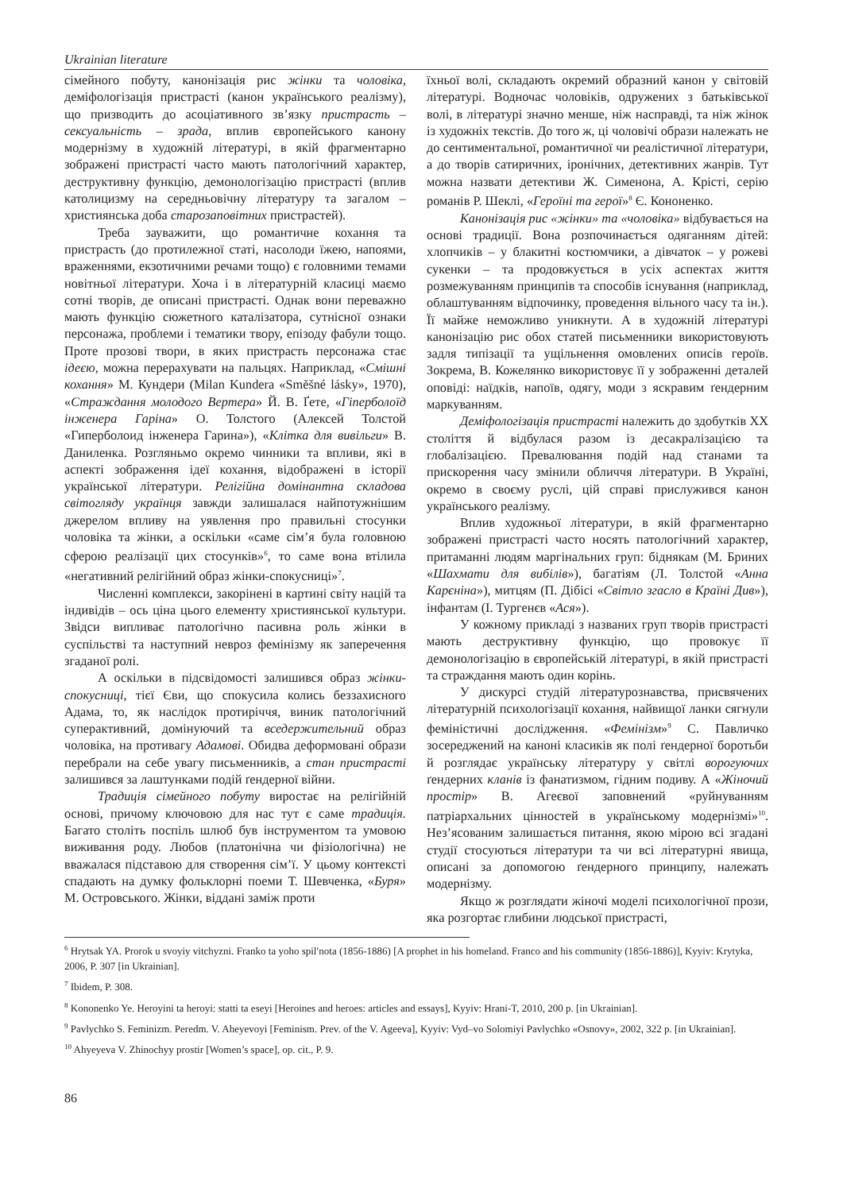Ukrainian literature
сімейного побуту, канонізація рис жінки та чоловіка, деміфологізація пристрасті (канон українського реалізму), що призводить до асоціативного зв’язку пристрасть – сексуальність – зрада, вплив європейського канону модернізму в художній літературі, в якій фрагментарно зображені пристрасті часто мають патологічний характер, деструктивну функцію, демонологізацію пристрасті (вплив католицизму на середньовічну літературу та загалом – християнська доба старозаповітних пристрастей).
Треба зауважити, що романтичне кохання та пристрасть (до протилежної статі, насолоди їжею, напоями, враженнями, екзотичними речами тощо) є головними темами новітньої літератури. Хоча і в літературній класиці маємо сотні творів, де описані пристрасті. Однак вони переважно мають функцію сюжетного каталізатора, сутнісної ознаки персонажа, проблеми і тематики твору, епізоду фабули тощо. Проте прозові твори, в яких пристрасть персонажа стає ідеєю, можна перерахувати на пальцях. Наприклад, «Смішні кохання» М. Кундери (Milan Kundera «Směšné lásky», 1970), «Страждання молодого Вертера» Й. В. Ґете, «Гіперболоїд інженера Гаріна» О. Толстого (Алексей Толстой «Гиперболоид інженера Гарина»), «Клітка для вивільги» В. Даниленка. Розгляньмо окремо чинники та впливи, які в аспекті зображення ідеї кохання, відображені в історії української літератури. Релігійна домінантна складова світогляду українця завжди залишалася найпотужнішим джерелом впливу на уявлення про правильні стосунки чоловіка та жінки, а оскільки «саме сім’я була головною сферою реалізації цих стосунків»<sup>6</sup>, то саме вона втілила «негативний релігійний образ жінки-спокусниці»<sup>7</sup>.
Численні комплекси, закорінені в картині світу націй та індивідів – ось ціна цього елементу християнської культури. Звідси випливає патологічно пасивна роль жінки в суспільстві та наступний невроз фемінізму як заперечення згаданої ролі.
А оскільки в підсвідомості залишився образ жінки-спокусниці, тієї Єви, що спокусила колись беззахисного Адама, то, як наслідок протиріччя, виник патологічний суперактивний, домінуючий та вседержительний образ чоловіка, на противагу Адамові. Обидва деформовані образи перебрали на себе увагу письменників, а стан пристрасті залишився за лаштунками подій ґендерної війни.
Традиція сімейного побуту виростає на релігійній основі, причому ключовою для нас тут є саме традиція. Багато століть поспіль шлюб був інструментом та умовою виживання роду. Любов (платонічна чи фізіологічна) не вважалася підставою для створення сім’ї. У цьому контексті спадають на думку фольклорні поеми Т. Шевченка, «Буря» М. Островського. Жінки, віддані заміж проти
їхньої волі, складають окремий образний канон у світовій літературі. Водночас чоловіків, одружених з батьківської волі, в літературі значно менше, ніж насправді, та ніж жінок із художніх текстів. До того ж, ці чоловічі образи належать не до сентиментальної, романтичної чи реалістичної літератури, а до творів сатиричних, іронічних, детективних жанрів. Тут можна назвати детективи Ж. Сименона, А. Крісті, серію романів Р. Шеклі, «Героїні та герої»<sup>8</sup> Є. Кононенко.
Канонізація рис «жінки» та «чоловіка» відбувається на основі традиції. Вона розпочинається одяганням дітей: хлопчиків – у блакитні костюмчики, а дівчаток – у рожеві сукенки – та продовжується в усіх аспектах життя розмежуванням принципів та способів існування (наприклад, облаштуванням відпочинку, проведення вільного часу та ін.). Її майже неможливо уникнути. А в художній літературі канонізацію рис обох статей письменники використовують задля типізації та ущільнення омовлених описів героїв. Зокрема, В. Кожелянко використовує її у зображенні деталей оповіді: наїдків, напоїв, одягу, моди з яскравим ґендерним маркуванням.
Деміфологізація пристрасті належить до здобутків XX століття й відбулася разом із десакралізацією та глобалізацією. Превалювання подій над станами та прискорення часу змінили обличчя літератури. В Україні, окремо в своєму руслі, цій справі прислужився канон українського реалізму.
Вплив художньої літератури, в якій фрагментарно зображені пристрасті часто носять патологічний характер, притаманні людям маргінальних груп: біднякам (М. Бриних «Шахмати для вибілів»), багатіям (Л. Толстой «Анна Карєніна»), митцям (П. Дібісі «Світло згасло в Країні Див»), інфантам (І. Тургенєв «Ася»).
У кожному прикладі з названих груп творів пристрасті мають деструктивну функцію, що провокує її демонологізацію в європейській літературі, в якій пристрасті та страждання мають один корінь.
У дискурсі студій літературознавства, присвячених літературній психологізації кохання, найвищої ланки сягнули феміністичні дослідження. «Фемінізм»<sup>9</sup> С. Павличко зосереджений на каноні класиків як полі ґендерної боротьби й розглядає українську літературу у світлі ворогуючих ґендерних кланів із фанатизмом, гідним подиву. А «Жіночий простір» В. Агеєвої заповнений «руйнуванням патріархальних цінностей в українському модернізмі»<sup>10</sup>. Нез’ясованим залишається питання, якою мірою всі згадані студії стосуються літератури та чи всі літературні явища, описані за допомогою ґендерного принципу, належать модернізму.
Якщо ж розглядати жіночі моделі психологічної прози, яка розгортає глибини людської пристрасті,
<sup>6</sup> Hrytsak YA. Prorok u svoyiy vitchyzni. Franko ta yoho spil′nota (1856-1886) [A prophet in his homeland. Franco and his community (1856-1886)], Kyyiv: Krytyka, 2006, P. 307 [in Ukrainian].
<sup>7</sup> Ibidem, P. 308.
<sup>8</sup> Kononenko Ye. Heroyini ta heroyi: statti ta eseyi [Heroines and heroes: articles and essays], Kyyiv: Hrani-T, 2010, 200 p. [in Ukrainian].
<sup>9</sup> Pavlychko S. Feminizm. Peredm. V. Aheyevoyi [Feminism. Prev. of the V. Ageeva], Kyyiv: Vyd–vo Solomiyi Pavlychko «Osnovy», 2002, 322 p. [in Ukrainian].
<sup>10</sup> Ahyeyeva V. Zhinochyy prostir [Women’s space], op. cit., P. 9.
86